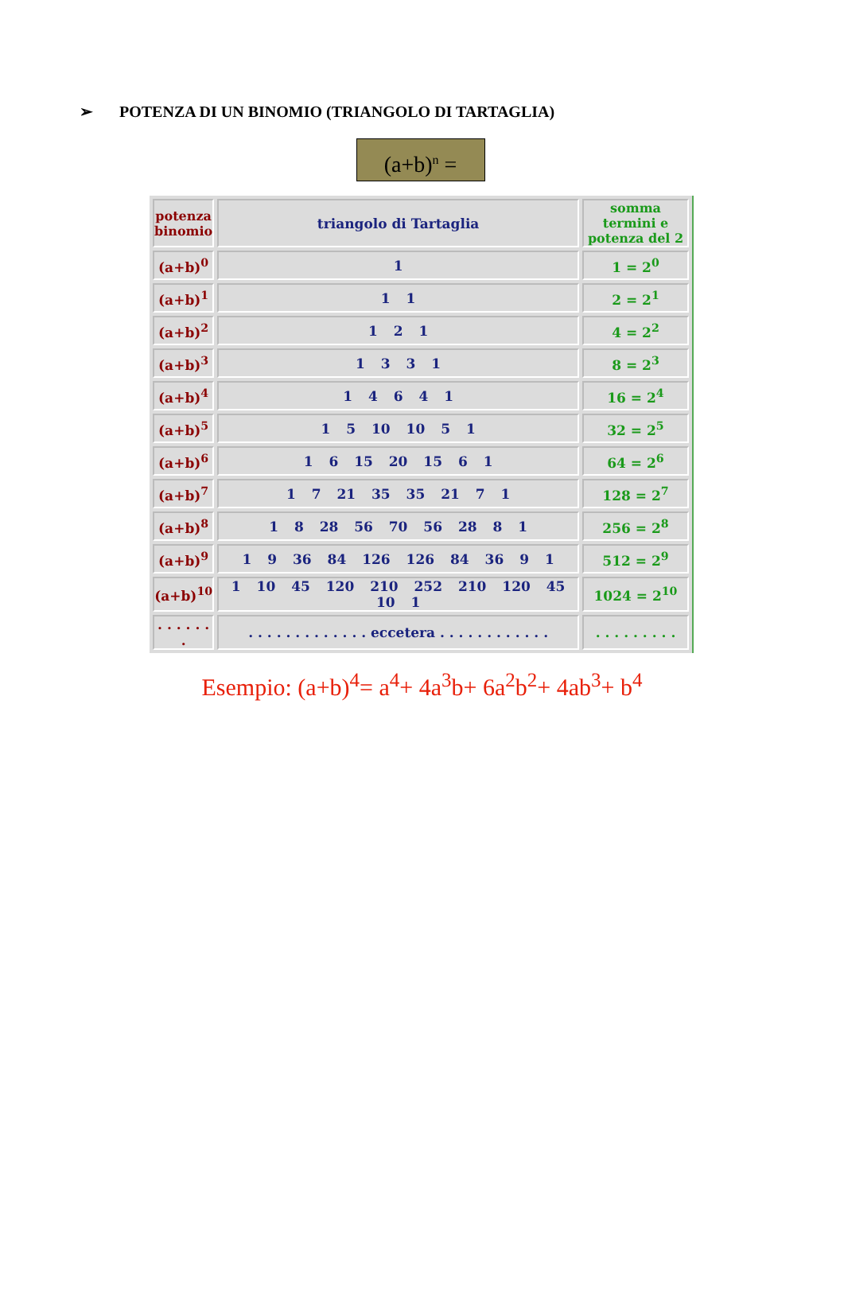➢ POTENZA DI UN BINOMIO (TRIANGOLO DI TARTAGLIA)
(a+b)<sup>n</sup> =
| potenza binomio | triangolo di Tartaglia | somma termini e potenza del 2 |
| --- | --- | --- |
| (a+b)<sup>0</sup> | 1 | 1 = 2<sup>0</sup> |
| (a+b)<sup>1</sup> | 1 1 | 2 = 2<sup>1</sup> |
| (a+b)<sup>2</sup> | 1 2 1 | 4 = 2<sup>2</sup> |
| (a+b)<sup>3</sup> | 1 3 3 1 | 8 = 2<sup>3</sup> |
| (a+b)<sup>4</sup> | 1 4 6 4 1 | 16 = 2<sup>4</sup> |
| (a+b)<sup>5</sup> | 1 5 10 10 5 1 | 32 = 2<sup>5</sup> |
| (a+b)<sup>6</sup> | 1 6 15 20 15 6 1 | 64 = 2<sup>6</sup> |
| (a+b)<sup>7</sup> | 1 7 21 35 35 21 7 1 | 128 = 2<sup>7</sup> |
| (a+b)<sup>8</sup> | 1 8 28 56 70 56 28 8 1 | 256 = 2<sup>8</sup> |
| (a+b)<sup>9</sup> | 1 9 36 84 126 126 84 36 9 1 | 512 = 2<sup>9</sup> |
| (a+b)<sup>10</sup> | 1 10 45 120 210 252 210 120 45 10 1 | 1024 = 2<sup>10</sup> |
| . . . . . . . | . . . . . . . . . . . . . eccetera . . . . . . . . . . . . | . . . . . . . . . |
Esempio: (a+b)<sup>4</sup>= a<sup>4</sup>+ 4a<sup>3</sup>b+ 6a<sup>2</sup>b<sup>2</sup>+ 4ab<sup>3</sup>+ b<sup>4</sup>